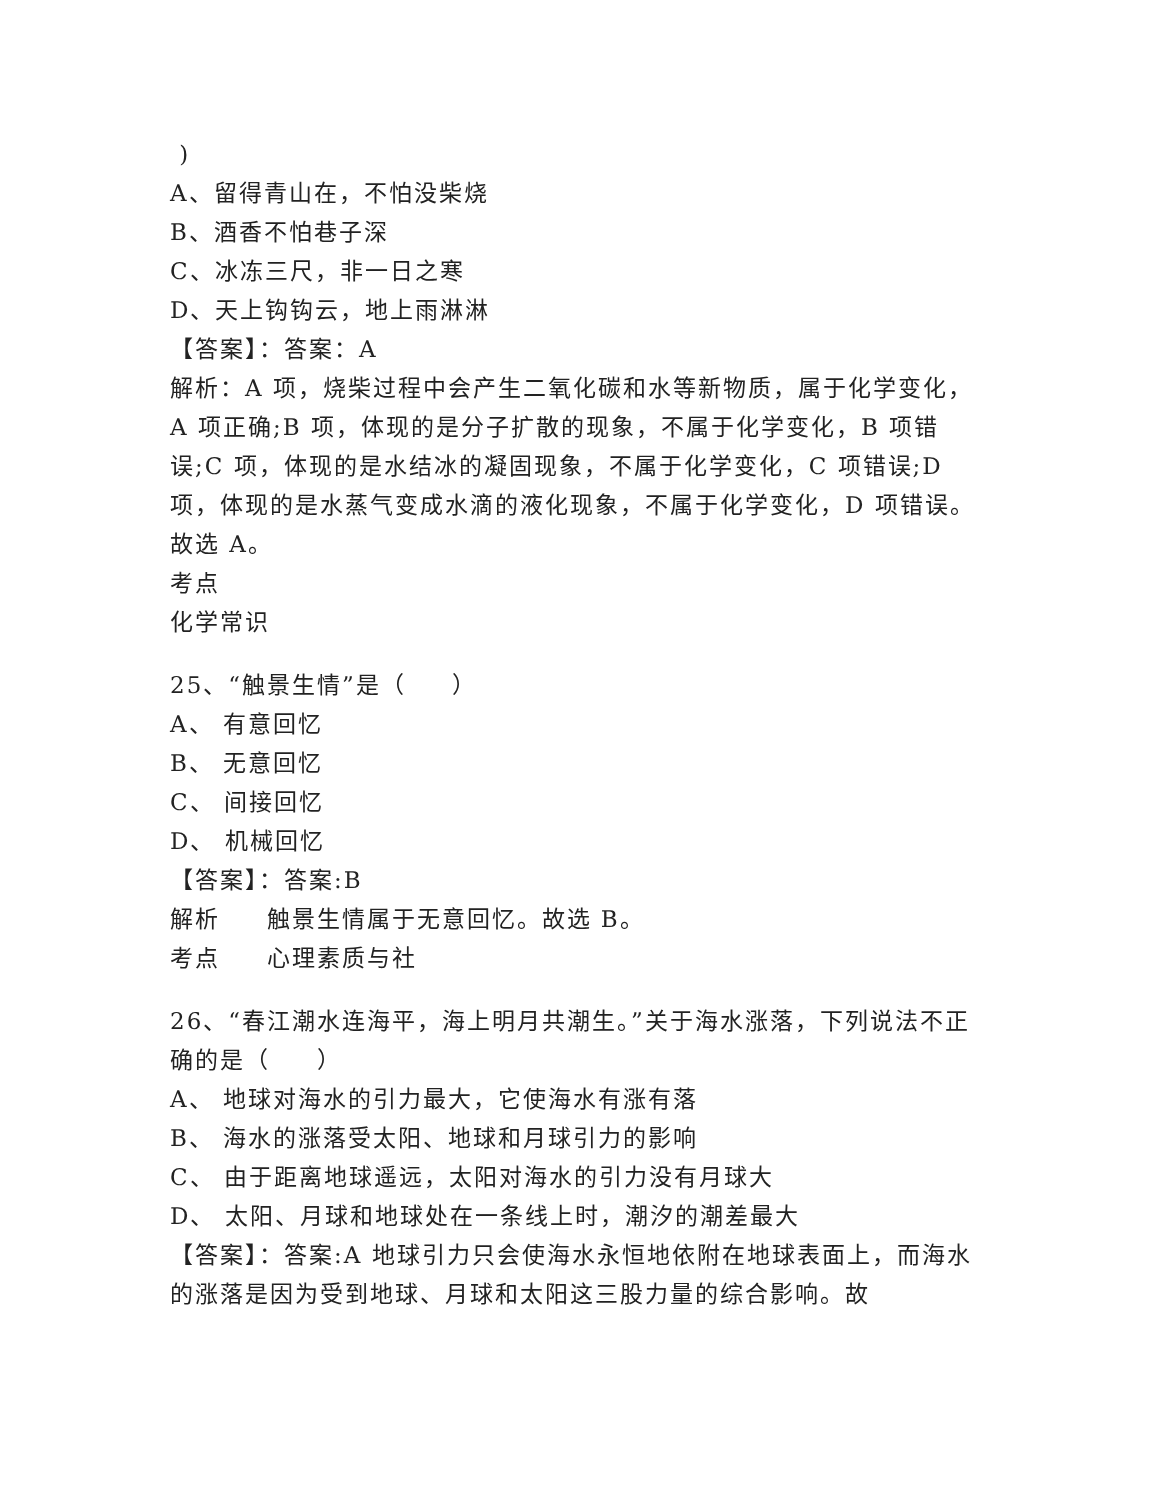)
A、留得青山在，不怕没柴烧
B、酒香不怕巷子深
C、冰冻三尺，非一日之寒
D、天上钩钩云，地上雨淋淋
【答案】：答案：A
解析：A 项，烧柴过程中会产生二氧化碳和水等新物质，属于化学变化，A 项正确;B 项，体现的是分子扩散的现象，不属于化学变化，B 项错误;C 项，体现的是水结冰的凝固现象，不属于化学变化，C 项错误;D 项，体现的是水蒸气变成水滴的液化现象，不属于化学变化，D 项错误。故选 A。
考点
化学常识
25、“触景生情”是（ ）
A、 有意回忆
B、 无意回忆
C、 间接回忆
D、 机械回忆
【答案】：答案:B
解析 触景生情属于无意回忆。故选 B。
考点 心理素质与社
26、“春江潮水连海平，海上明月共潮生。”关于海水涨落，下列说法不正确的是（ ）
A、 地球对海水的引力最大，它使海水有涨有落
B、 海水的涨落受太阳、地球和月球引力的影响
C、 由于距离地球遥远，太阳对海水的引力没有月球大
D、 太阳、月球和地球处在一条线上时，潮汐的潮差最大
【答案】：答案:A 地球引力只会使海水永恒地依附在地球表面上，而海水的涨落是因为受到地球、月球和太阳这三股力量的综合影响。故